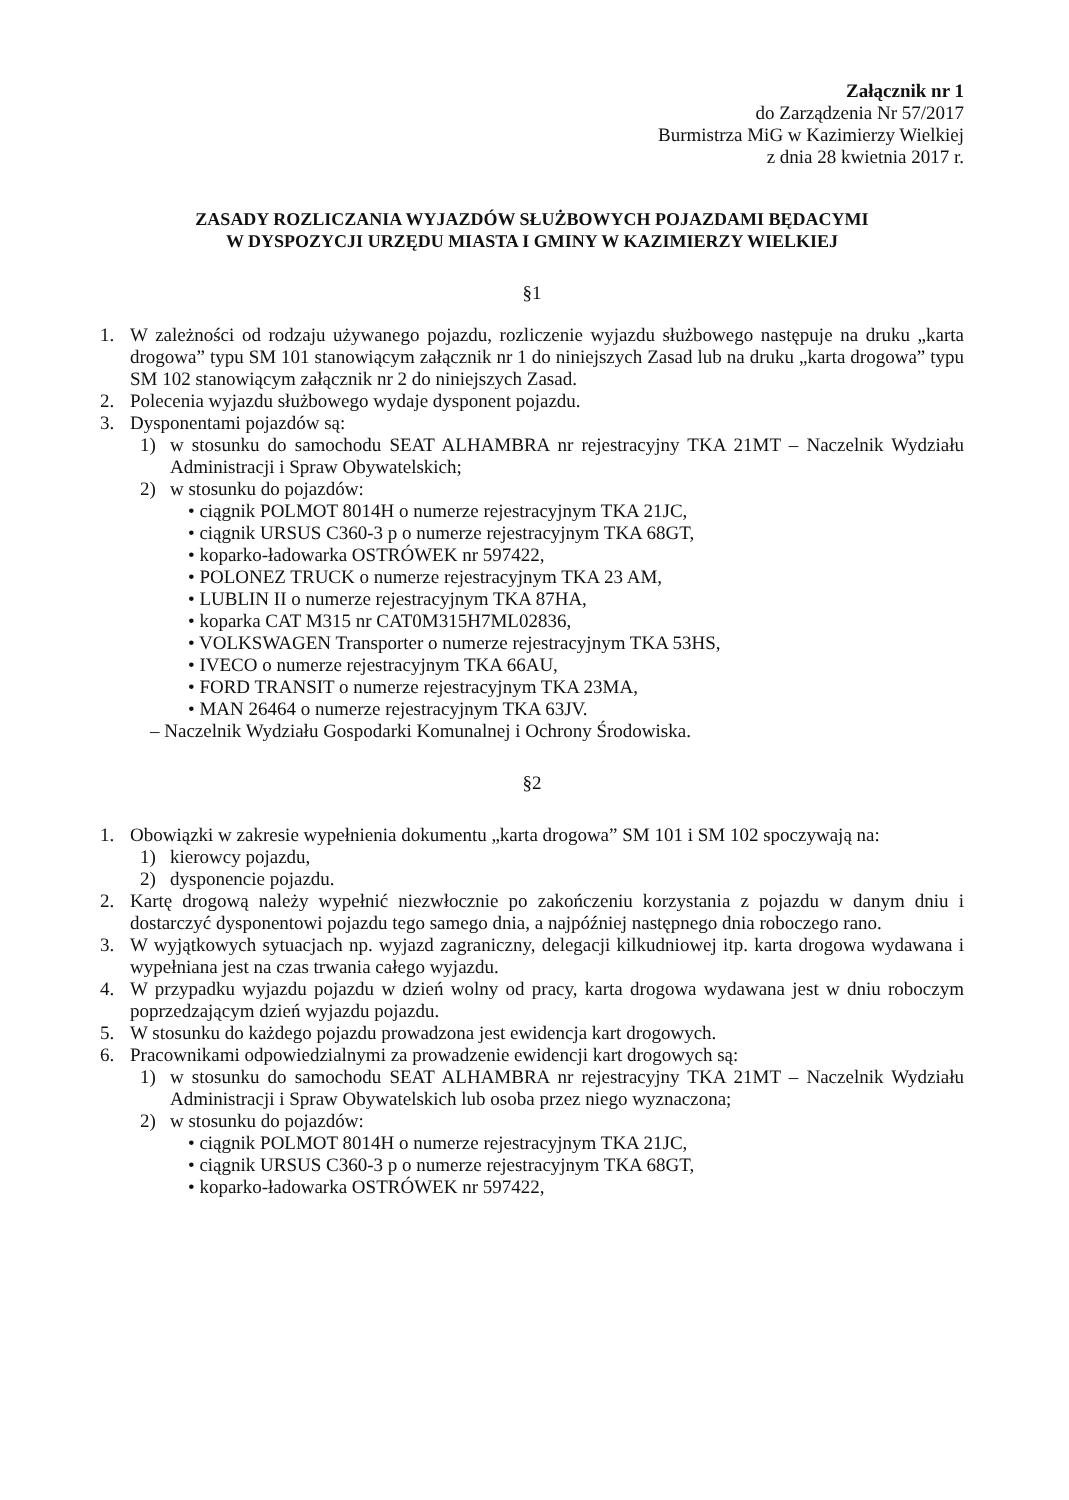Załącznik nr 1
do Zarządzenia Nr 57/2017
Burmistrza MiG w Kazimierzy Wielkiej
z dnia 28 kwietnia 2017 r.
ZASADY ROZLICZANIA WYJAZDÓW SŁUŻBOWYCH POJAZDAMI BĘDACYMI
W DYSPOZYCJI URZĘDU MIASTA I GMINY W KAZIMIERZY WIELKIEJ
§1
1. W zależności od rodzaju używanego pojazdu, rozliczenie wyjazdu służbowego następuje na druku „karta drogowa” typu SM 101 stanowiącym załącznik nr 1 do niniejszych Zasad lub na druku „karta drogowa” typu SM 102 stanowiącym załącznik nr 2 do niniejszych Zasad.
2. Polecenia wyjazdu służbowego wydaje dysponent pojazdu.
3. Dysponentami pojazdów są:
1) w stosunku do samochodu SEAT ALHAMBRA nr rejestracyjny TKA 21MT – Naczelnik Wydziału Administracji i Spraw Obywatelskich;
2) w stosunku do pojazdów:
• ciągnik POLMOT 8014H o numerze rejestracyjnym TKA 21JC,
• ciągnik URSUS C360-3 p o numerze rejestracyjnym TKA 68GT,
• koparko-ładowarka OSTRÓWEK nr 597422,
• POLONEZ TRUCK o numerze rejestracyjnym TKA 23 AM,
• LUBLIN II o numerze rejestracyjnym TKA 87HA,
• koparka CAT M315 nr CAT0M315H7ML02836,
• VOLKSWAGEN Transporter o numerze rejestracyjnym TKA 53HS,
• IVECO o numerze rejestracyjnym TKA 66AU,
• FORD TRANSIT o numerze rejestracyjnym TKA 23MA,
• MAN 26464 o numerze rejestracyjnym TKA 63JV.
– Naczelnik Wydziału Gospodarki Komunalnej i Ochrony Środowiska.
§2
1. Obowiązki w zakresie wypełnienia dokumentu „karta drogowa” SM 101 i SM 102 spoczywają na:
1) kierowcy pojazdu,
2) dysponencie pojazdu.
2. Kartę drogową należy wypełnić niezwłocznie po zakończeniu korzystania z pojazdu w danym dniu i dostarczyć dysponentowi pojazdu tego samego dnia, a najpóźniej następnego dnia roboczego rano.
3. W wyjątkowych sytuacjach np. wyjazd zagraniczny, delegacji kilkudniowej itp. karta drogowa wydawana i wypełniana jest na czas trwania całego wyjazdu.
4. W przypadku wyjazdu pojazdu w dzień wolny od pracy, karta drogowa wydawana jest w dniu roboczym poprzedzającym dzień wyjazdu pojazdu.
5. W stosunku do każdego pojazdu prowadzona jest ewidencja kart drogowych.
6. Pracownikami odpowiedzialnymi za prowadzenie ewidencji kart drogowych są:
1) w stosunku do samochodu SEAT ALHAMBRA nr rejestracyjny TKA 21MT – Naczelnik Wydziału Administracji i Spraw Obywatelskich lub osoba przez niego wyznaczona;
2) w stosunku do pojazdów:
• ciągnik POLMOT 8014H o numerze rejestracyjnym TKA 21JC,
• ciągnik URSUS C360-3 p o numerze rejestracyjnym TKA 68GT,
• koparko-ładowarka OSTRÓWEK nr 597422,